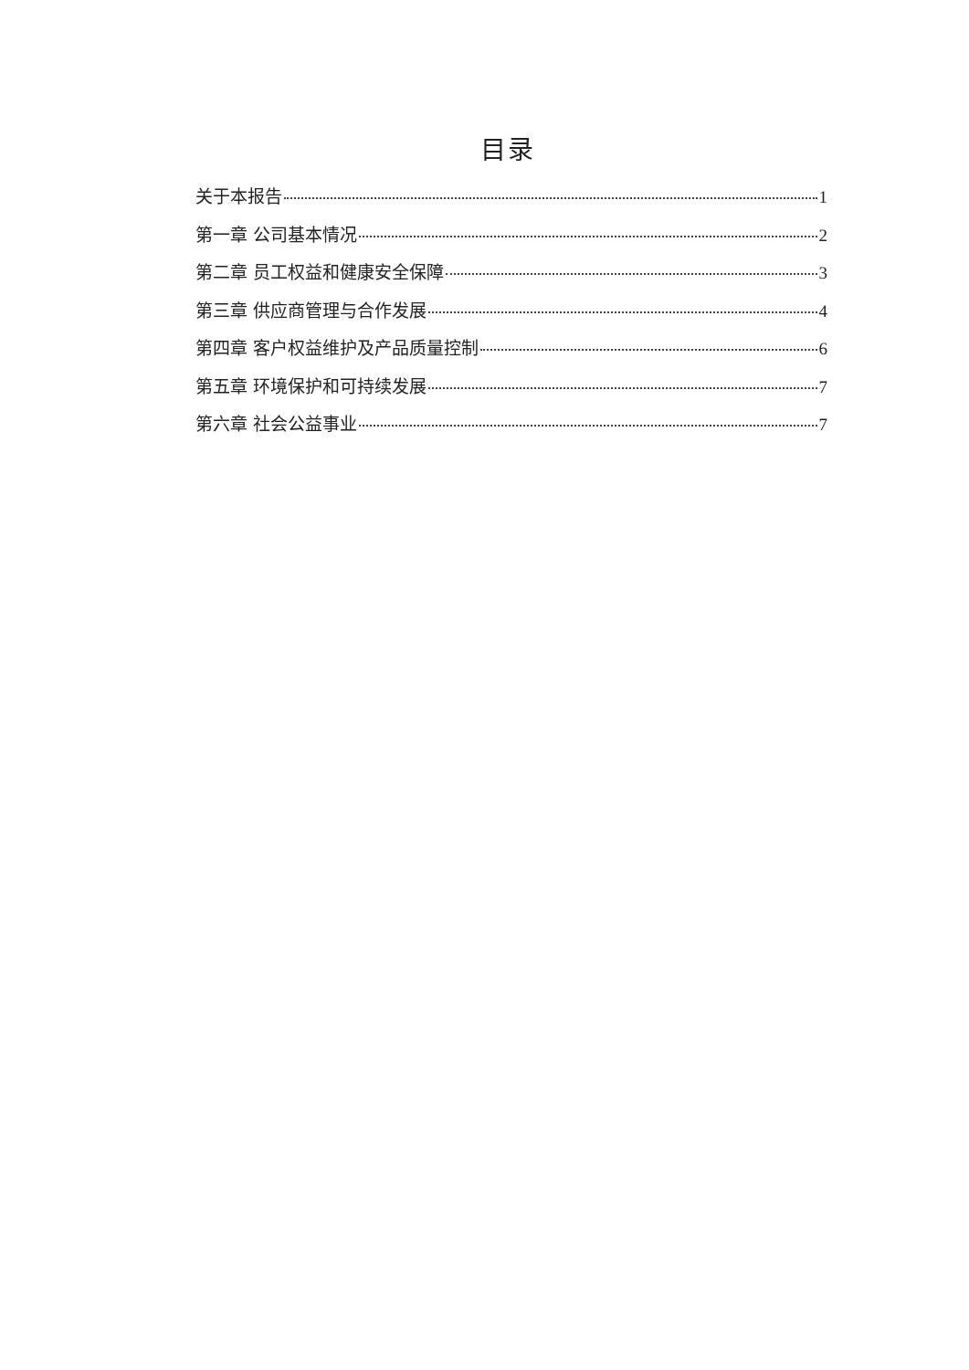目录
关于本报告 1
第一章 公司基本情况 2
第二章 员工权益和健康安全保障 3
第三章 供应商管理与合作发展 4
第四章 客户权益维护及产品质量控制 6
第五章 环境保护和可持续发展 7
第六章 社会公益事业 7